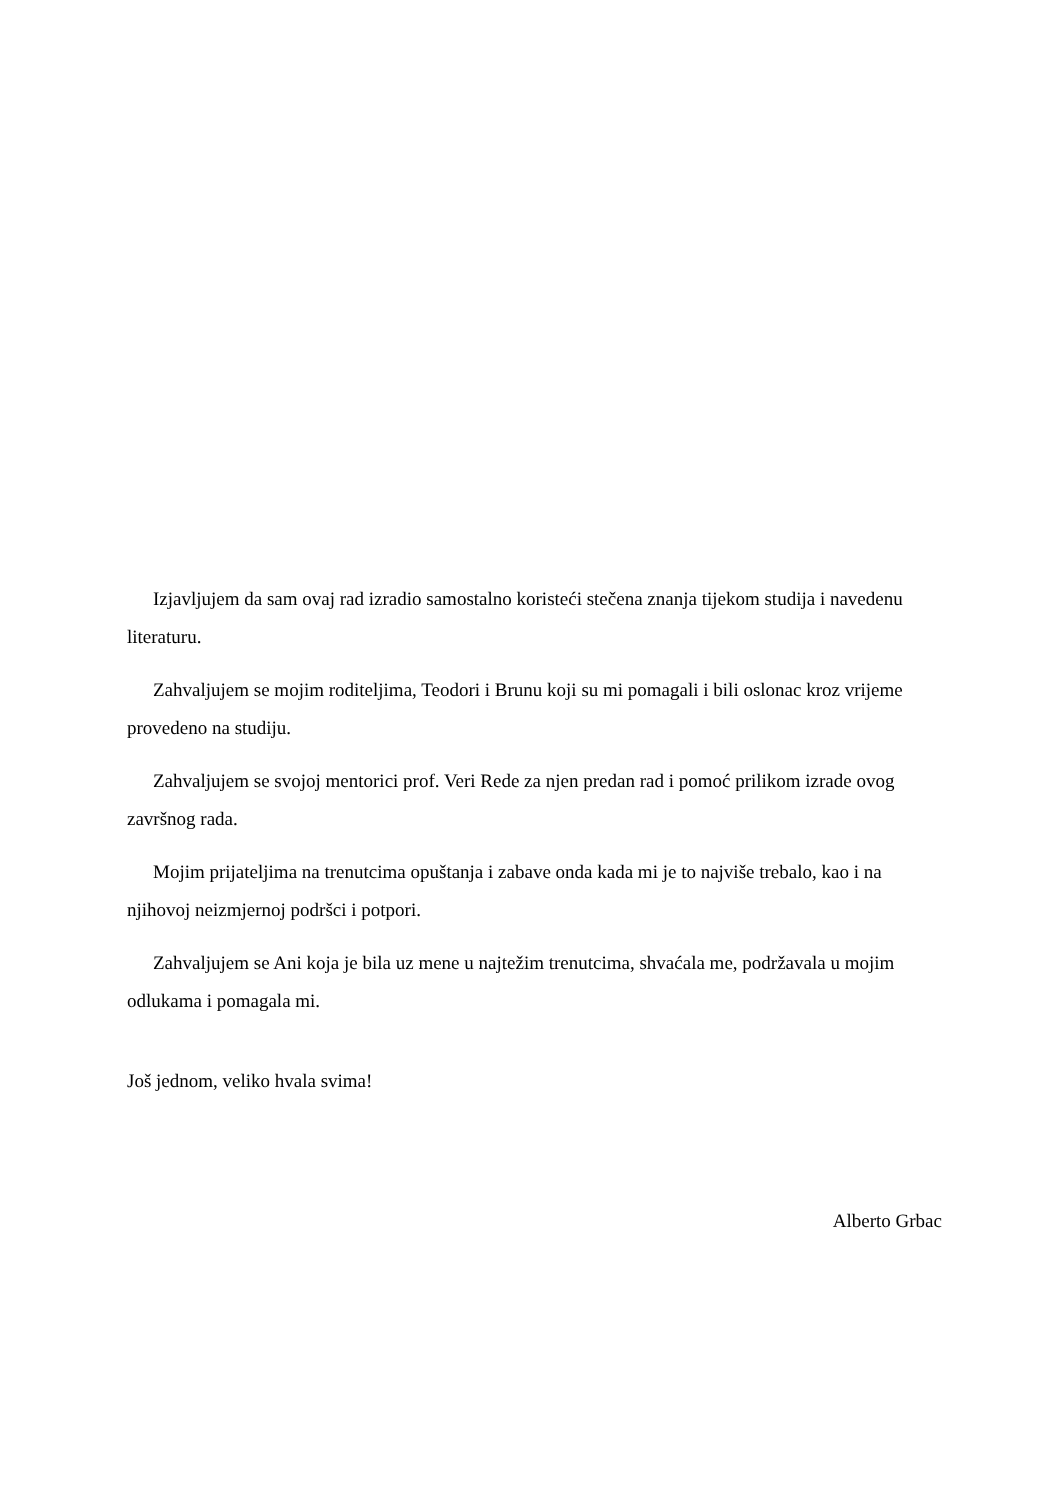Izjavljujem da sam ovaj rad izradio samostalno koristeći stečena znanja tijekom studija i navedenu literaturu.
Zahvaljujem se mojim roditeljima, Teodori i Brunu koji su mi pomagali i bili oslonac kroz vrijeme provedeno na studiju.
Zahvaljujem se svojoj mentorici prof. Veri Rede za njen predan rad i pomoć prilikom izrade ovog završnog rada.
Mojim prijateljima na trenutcima opuštanja i zabave onda kada mi je to najviše trebalo, kao i na njihovoj neizmjernoj podršci i potpori.
Zahvaljujem se Ani koja je bila uz mene u najtežim trenutcima, shvaćala me, podržavala u mojim odlukama i pomagala mi.
Još jednom, veliko hvala svima!
Alberto Grbac